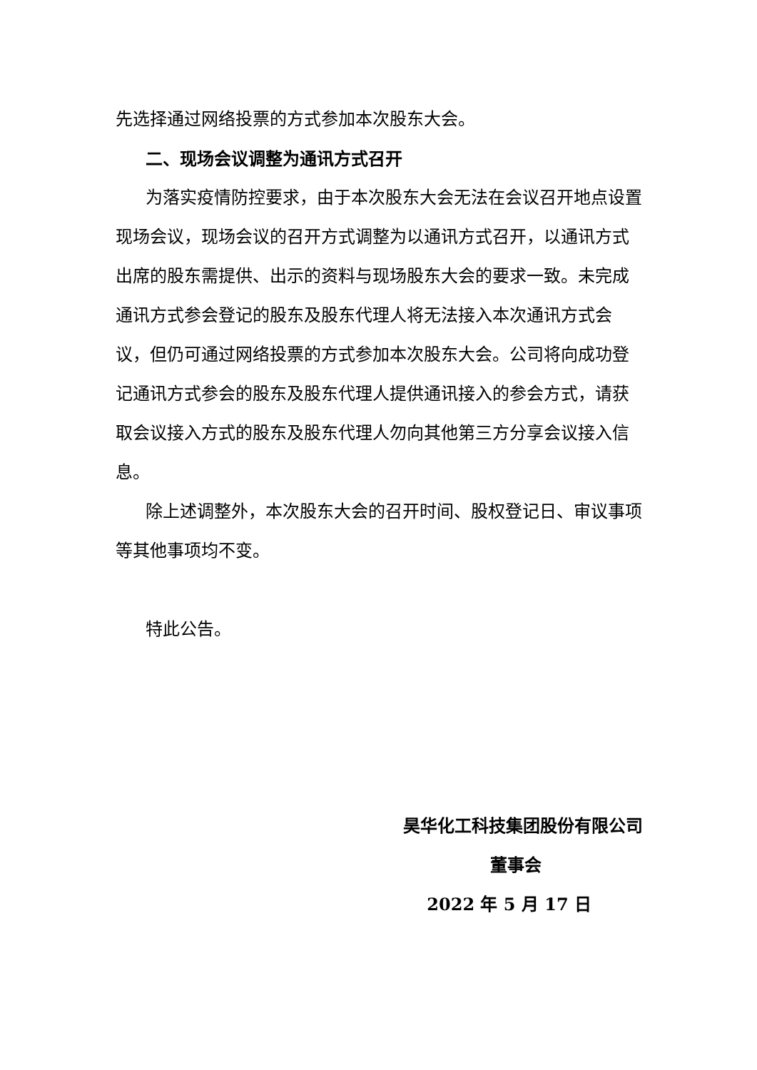先选择通过网络投票的方式参加本次股东大会。
二、现场会议调整为通讯方式召开
为落实疫情防控要求，由于本次股东大会无法在会议召开地点设置现场会议，现场会议的召开方式调整为以通讯方式召开，以通讯方式出席的股东需提供、出示的资料与现场股东大会的要求一致。未完成通讯方式参会登记的股东及股东代理人将无法接入本次通讯方式会议，但仍可通过网络投票的方式参加本次股东大会。公司将向成功登记通讯方式参会的股东及股东代理人提供通讯接入的参会方式，请获取会议接入方式的股东及股东代理人勿向其他第三方分享会议接入信息。
除上述调整外，本次股东大会的召开时间、股权登记日、审议事项等其他事项均不变。
特此公告。
昊华化工科技集团股份有限公司
董事会
2022 年 5 月 17 日